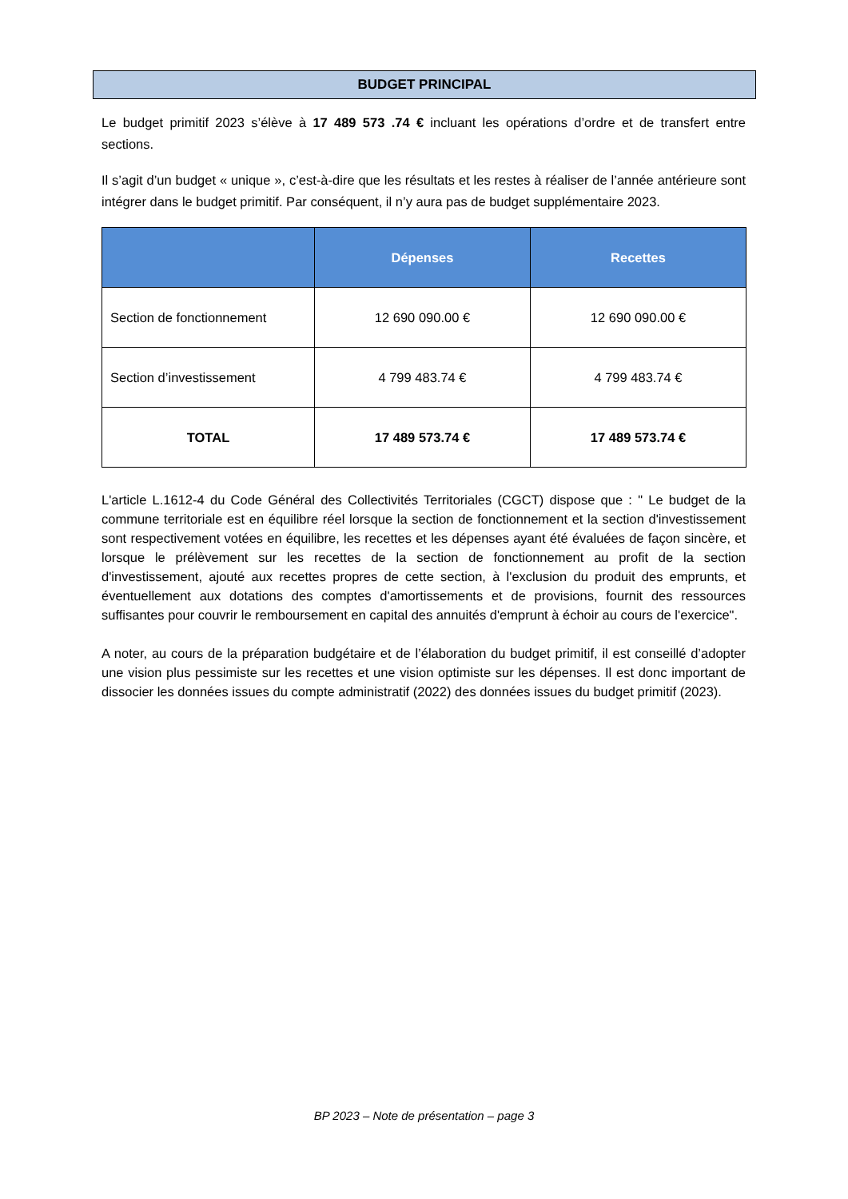BUDGET PRINCIPAL
Le budget primitif 2023 s’élève à 17 489 573 .74 € incluant les opérations d’ordre et de transfert entre sections.
Il s’agit d’un budget « unique », c’est-à-dire que les résultats et les restes à réaliser de l’année antérieure sont intégrer dans le budget primitif. Par conséquent, il n’y aura pas de budget supplémentaire 2023.
| | Dépenses | Recettes |
| --- | --- | --- |
| Section de fonctionnement | 12 690 090.00 € | 12 690 090.00 € |
| Section d’investissement | 4 799 483.74 € | 4 799 483.74 € |
| TOTAL | 17 489 573.74 € | 17 489 573.74 € |
L'article L.1612-4 du Code Général des Collectivités Territoriales (CGCT) dispose que : " Le budget de la commune territoriale est en équilibre réel lorsque la section de fonctionnement et la section d'investissement sont respectivement votées en équilibre, les recettes et les dépenses ayant été évaluées de façon sincère, et lorsque le prélèvement sur les recettes de la section de fonctionnement au profit de la section d'investissement, ajouté aux recettes propres de cette section, à l'exclusion du produit des emprunts, et éventuellement aux dotations des comptes d'amortissements et de provisions, fournit des ressources suffisantes pour couvrir le remboursement en capital des annuités d'emprunt à échoir au cours de l'exercice".
A noter, au cours de la préparation budgétaire et de l’élaboration du budget primitif, il est conseillé d’adopter une vision plus pessimiste sur les recettes et une vision optimiste sur les dépenses. Il est donc important de dissocier les données issues du compte administratif (2022) des données issues du budget primitif (2023).
BP 2023 – Note de présentation – page 3